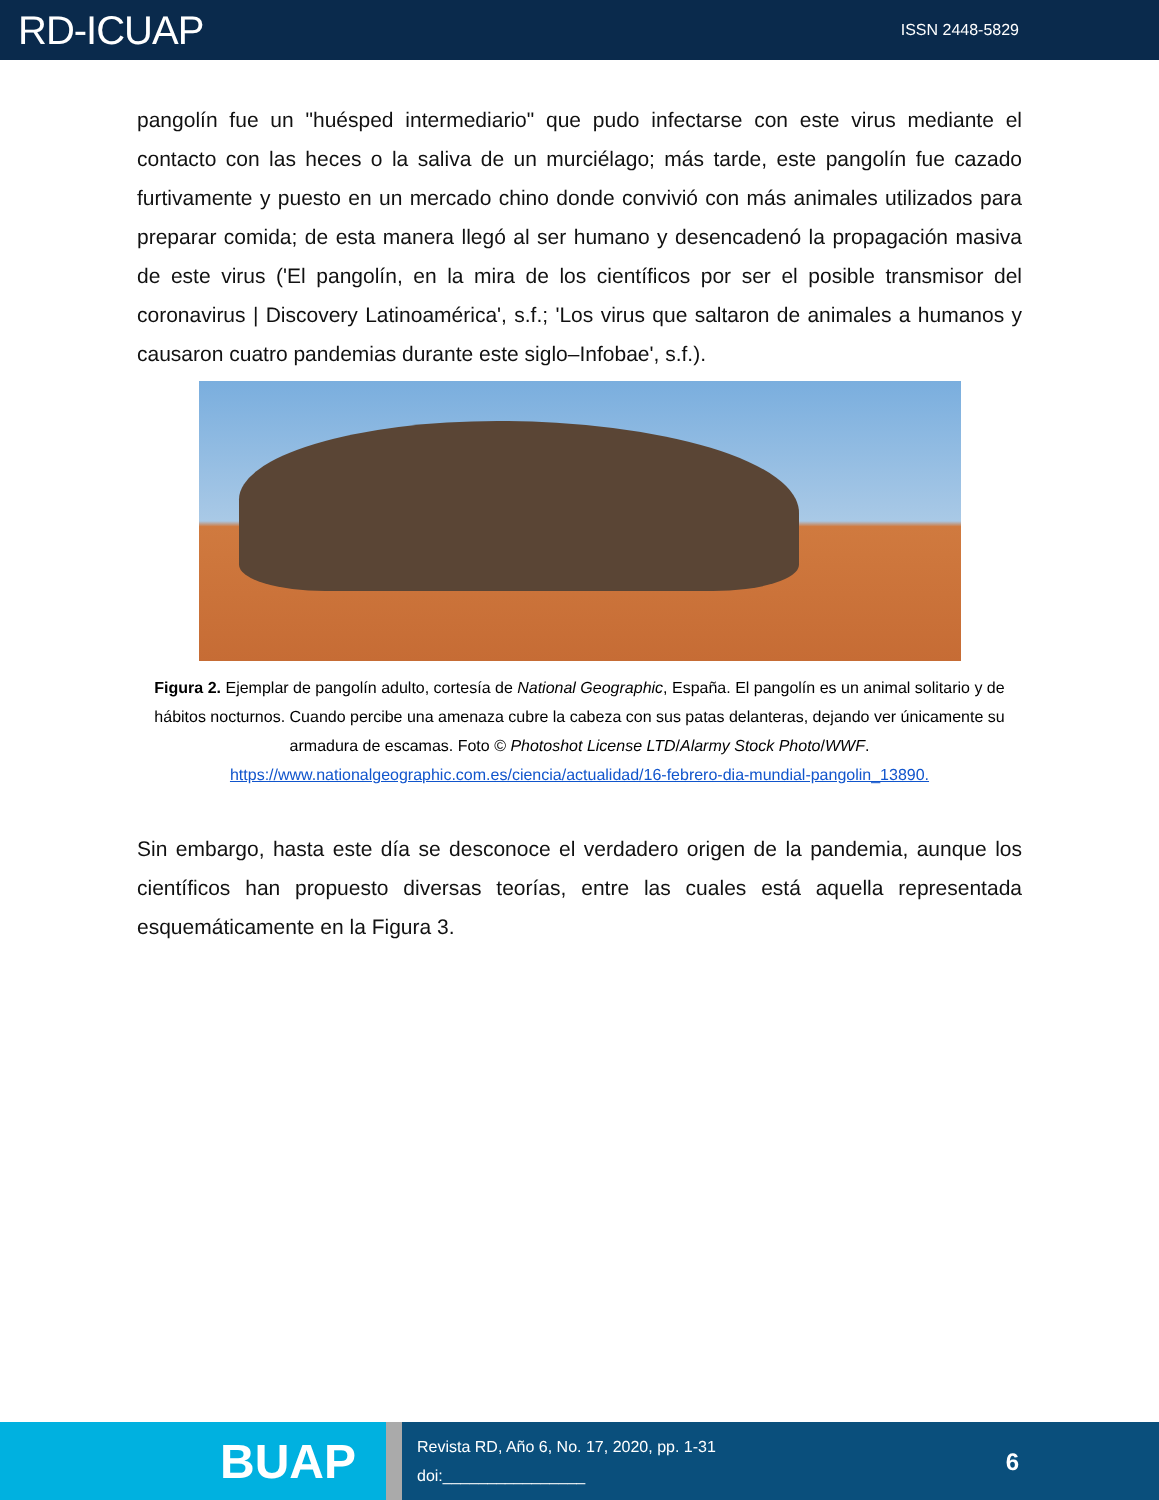RD-ICUAP
ISSN 2448-5829
pangolín fue un "huésped intermediario" que pudo infectarse con este virus mediante el contacto con las heces o la saliva de un murciélago; más tarde, este pangolín fue cazado furtivamente y puesto en un mercado chino donde convivió con más animales utilizados para preparar comida; de esta manera llegó al ser humano y desencadenó la propagación masiva de este virus ('El pangolín, en la mira de los científicos por ser el posible transmisor del coronavirus | Discovery Latinoamérica', s.f.; 'Los virus que saltaron de animales a humanos y causaron cuatro pandemias durante este siglo–Infobae', s.f.).
Figura 2. Ejemplar de pangolín adulto, cortesía de National Geographic, España. El pangolín es un animal solitario y de hábitos nocturnos. Cuando percibe una amenaza cubre la cabeza con sus patas delanteras, dejando ver únicamente su armadura de escamas. Foto © Photoshot License LTD/Alarmy Stock Photo/WWF.
https://www.nationalgeographic.com.es/ciencia/actualidad/16-febrero-dia-mundial-pangolin_13890.
Sin embargo, hasta este día se desconoce el verdadero origen de la pandemia, aunque los científicos han propuesto diversas teorías, entre las cuales está aquella representada esquemáticamente en la Figura 3.
BUAP
Revista RD, Año 6, No. 17, 2020, pp. 1-31
doi:________________
6